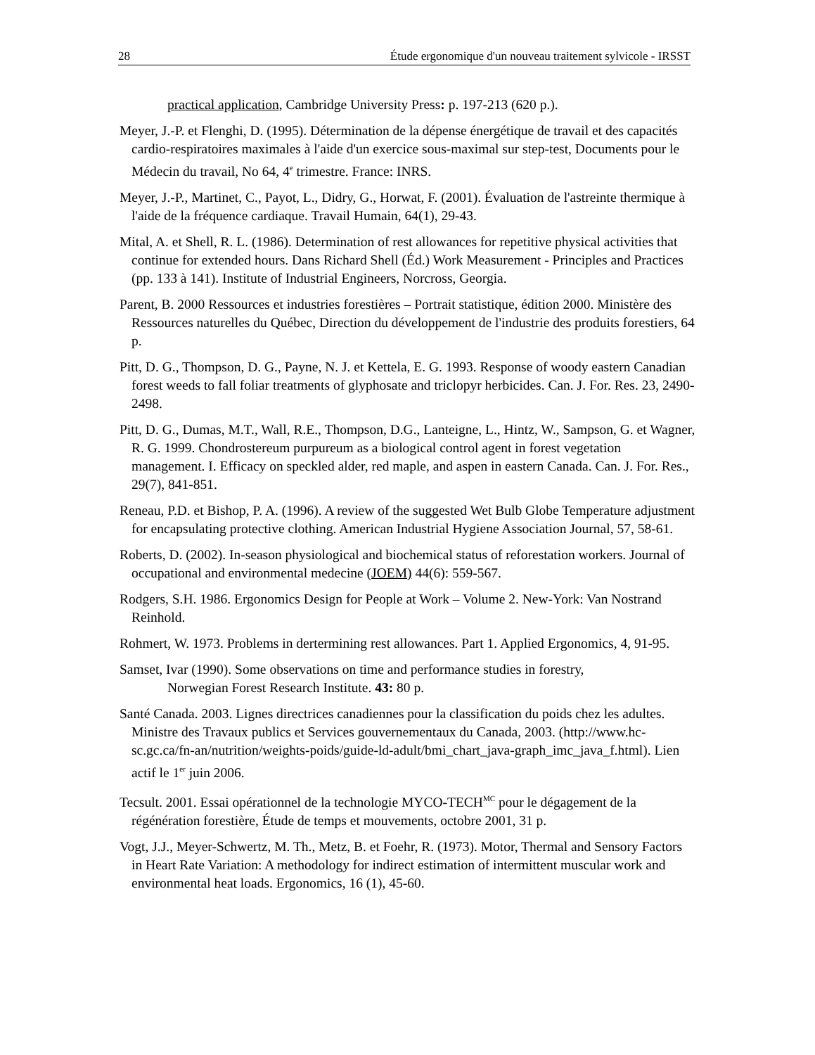28 Étude ergonomique d'un nouveau traitement sylvicole - IRSST
practical application, Cambridge University Press: p. 197-213 (620 p.).
Meyer, J.-P. et Flenghi, D. (1995). Détermination de la dépense énergétique de travail et des capacités cardio-respiratoires maximales à l'aide d'un exercice sous-maximal sur step-test, Documents pour le Médecin du travail, No 64, 4<sup>e</sup> trimestre. France: INRS.
Meyer, J.-P., Martinet, C., Payot, L., Didry, G., Horwat, F. (2001). Évaluation de l'astreinte thermique à l'aide de la fréquence cardiaque. Travail Humain, 64(1), 29-43.
Mital, A. et Shell, R. L. (1986). Determination of rest allowances for repetitive physical activities that continue for extended hours. Dans Richard Shell (Éd.) Work Measurement - Principles and Practices (pp. 133 à 141). Institute of Industrial Engineers, Norcross, Georgia.
Parent, B. 2000 Ressources et industries forestières – Portrait statistique, édition 2000. Ministère des Ressources naturelles du Québec, Direction du développement de l'industrie des produits forestiers, 64 p.
Pitt, D. G., Thompson, D. G., Payne, N. J. et Kettela, E. G. 1993. Response of woody eastern Canadian forest weeds to fall foliar treatments of glyphosate and triclopyr herbicides. Can. J. For. Res. 23, 2490-2498.
Pitt, D. G., Dumas, M.T., Wall, R.E., Thompson, D.G., Lanteigne, L., Hintz, W., Sampson, G. et Wagner, R. G. 1999. Chondrostereum purpureum as a biological control agent in forest vegetation management. I. Efficacy on speckled alder, red maple, and aspen in eastern Canada. Can. J. For. Res., 29(7), 841-851.
Reneau, P.D. et Bishop, P. A. (1996). A review of the suggested Wet Bulb Globe Temperature adjustment for encapsulating protective clothing. American Industrial Hygiene Association Journal, 57, 58-61.
Roberts, D. (2002). In-season physiological and biochemical status of reforestation workers. Journal of occupational and environmental medecine (JOEM) 44(6): 559-567.
Rodgers, S.H. 1986. Ergonomics Design for People at Work – Volume 2. New-York: Van Nostrand Reinhold.
Rohmert, W. 1973. Problems in dertermining rest allowances. Part 1. Applied Ergonomics, 4, 91-95.
Samset, Ivar (1990). Some observations on time and performance studies in forestry,
Norwegian Forest Research Institute. 43: 80 p.
Santé Canada. 2003. Lignes directrices canadiennes pour la classification du poids chez les adultes. Ministre des Travaux publics et Services gouvernementaux du Canada, 2003. (http://www.hc-sc.gc.ca/fn-an/nutrition/weights-poids/guide-ld-adult/bmi_chart_java-graph_imc_java_f.html). Lien actif le 1<sup>er</sup> juin 2006.
Tecsult. 2001. Essai opérationnel de la technologie MYCO-TECH<sup>MC</sup> pour le dégagement de la régénération forestière, Étude de temps et mouvements, octobre 2001, 31 p.
Vogt, J.J., Meyer-Schwertz, M. Th., Metz, B. et Foehr, R. (1973). Motor, Thermal and Sensory Factors in Heart Rate Variation: A methodology for indirect estimation of intermittent muscular work and environmental heat loads. Ergonomics, 16 (1), 45-60.